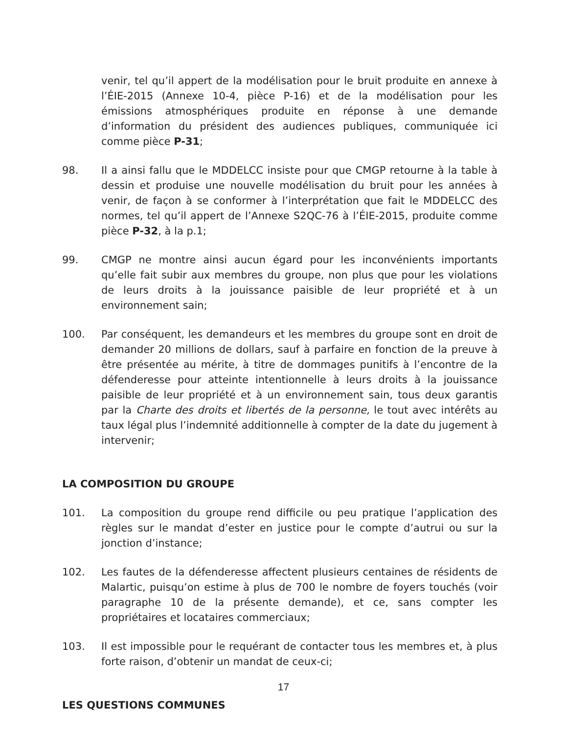venir, tel qu’il appert de la modélisation pour le bruit produite en annexe à l’ÉIE-2015 (Annexe 10-4, pièce P-16) et de la modélisation pour les émissions atmosphériques produite en réponse à une demande d’information du président des audiences publiques, communiquée ici comme pièce P-31;
98. Il a ainsi fallu que le MDDELCC insiste pour que CMGP retourne à la table à dessin et produise une nouvelle modélisation du bruit pour les années à venir, de façon à se conformer à l’interprétation que fait le MDDELCC des normes, tel qu’il appert de l’Annexe S2QC-76 à l’ÉIE-2015, produite comme pièce P-32, à la p.1;
99. CMGP ne montre ainsi aucun égard pour les inconvénients importants qu’elle fait subir aux membres du groupe, non plus que pour les violations de leurs droits à la jouissance paisible de leur propriété et à un environnement sain;
100. Par conséquent, les demandeurs et les membres du groupe sont en droit de demander 20 millions de dollars, sauf à parfaire en fonction de la preuve à être présentée au mérite, à titre de dommages punitifs à l’encontre de la défenderesse pour atteinte intentionnelle à leurs droits à la jouissance paisible de leur propriété et à un environnement sain, tous deux garantis par la Charte des droits et libertés de la personne, le tout avec intérêts au taux légal plus l’indemnité additionnelle à compter de la date du jugement à intervenir;
LA COMPOSITION DU GROUPE
101. La composition du groupe rend difficile ou peu pratique l’application des règles sur le mandat d’ester en justice pour le compte d’autrui ou sur la jonction d’instance;
102. Les fautes de la défenderesse affectent plusieurs centaines de résidents de Malartic, puisqu’on estime à plus de 700 le nombre de foyers touchés (voir paragraphe 10 de la présente demande), et ce, sans compter les propriétaires et locataires commerciaux;
103. Il est impossible pour le requérant de contacter tous les membres et, à plus forte raison, d’obtenir un mandat de ceux-ci;
LES QUESTIONS COMMUNES
17